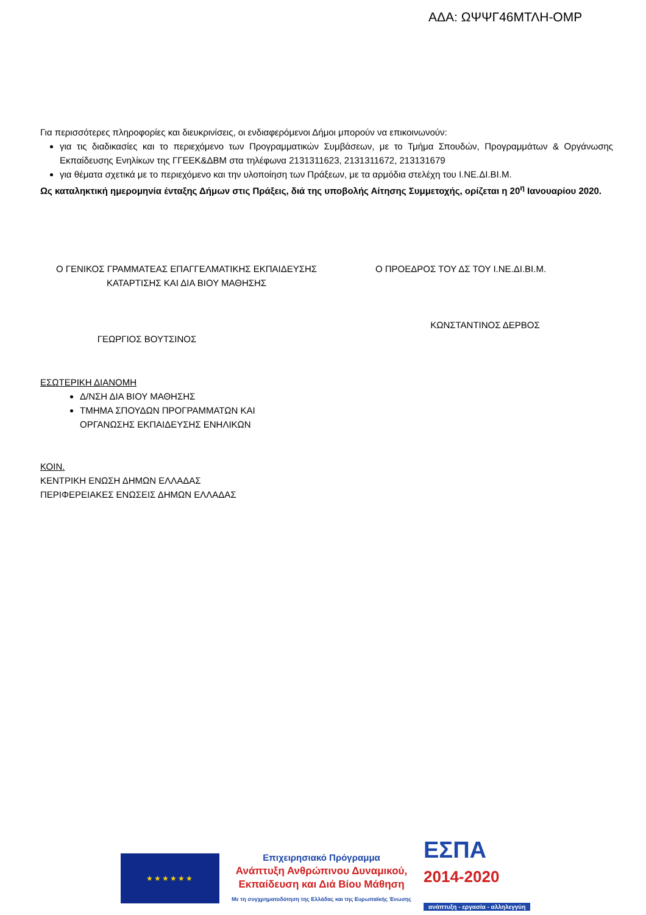ΑΔΑ: ΩΨΨΓ46ΜΤΛΗ-ΟΜΡ
Για περισσότερες πληροφορίες και διευκρινίσεις, οι ενδιαφερόμενοι Δήμοι μπορούν να επικοινωνούν:
για τις διαδικασίες και το περιεχόμενο των Προγραμματικών Συμβάσεων, με το Τμήμα Σπουδών, Προγραμμάτων & Οργάνωσης Εκπαίδευσης Ενηλίκων της ΓΓΕΕΚ&ΔΒΜ στα τηλέφωνα 2131311623, 2131311672, 213131679
για θέματα σχετικά με το περιεχόμενο και την υλοποίηση των Πράξεων, με τα αρμόδια στελέχη του Ι.ΝΕ.ΔΙ.ΒΙ.Μ.
Ως καταληκτική ημερομηνία ένταξης Δήμων στις Πράξεις, διά της υποβολής Αίτησης Συμμετοχής, ορίζεται η 20<sup>η</sup> Ιανουαρίου 2020.
Ο ΓΕΝΙΚΟΣ ΓΡΑΜΜΑΤΕΑΣ ΕΠΑΓΓΕΛΜΑΤΙΚΗΣ ΕΚΠΑΙΔΕΥΣΗΣ
ΚΑΤΑΡΤΙΣΗΣ ΚΑΙ ΔΙΑ ΒΙΟΥ ΜΑΘΗΣΗΣ
ΓΕΩΡΓΙΟΣ ΒΟΥΤΣΙΝΟΣ
Ο ΠΡΟΕΔΡΟΣ ΤΟΥ ΔΣ ΤΟΥ Ι.ΝΕ.ΔΙ.ΒΙ.Μ.
ΚΩΝΣΤΑΝΤΙΝΟΣ ΔΕΡΒΟΣ
ΕΣΩΤΕΡΙΚΗ ΔΙΑΝΟΜΗ
Δ/ΝΣΗ ΔΙΑ ΒΙΟΥ ΜΑΘΗΣΗΣ
ΤΜΗΜΑ ΣΠΟΥΔΩΝ ΠΡΟΓΡΑΜΜΑΤΩΝ ΚΑΙ
ΟΡΓΑΝΩΣΗΣ ΕΚΠΑΙΔΕΥΣΗΣ ΕΝΗΛΙΚΩΝ
ΚΟΙΝ.
ΚΕΝΤΡΙΚΗ ΕΝΩΣΗ ΔΗΜΩΝ ΕΛΛΑΔΑΣ
ΠΕΡΙΦΕΡΕΙΑΚΕΣ ΕΝΩΣΕΙΣ ΔΗΜΩΝ ΕΛΛΑΔΑΣ
★★★★★★
Επιχειρησιακό Πρόγραμμα
Ανάπτυξη Ανθρώπινου Δυναμικού,
Εκπαίδευση και Διά Βίου Μάθηση
Με τη συγχρηματοδότηση της Ελλάδας και της Ευρωπαϊκής Ένωσης
ΕΣΠΑ
2014-2020
ανάπτυξη - εργασία - αλληλεγγύη